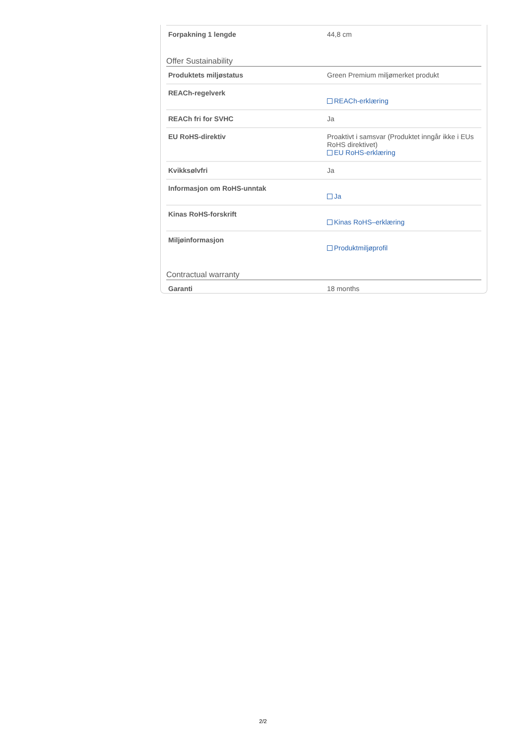| Forpakning 1 lengde | 44,8 cm |
Offer Sustainability
| Produktets miljøstatus | Green Premium miljømerket produkt |
| REACh-regelverk | REACh-erklæring |
| REACh fri for SVHC | Ja |
| EU RoHS-direktiv | Proaktivt i samsvar (Produktet inngår ikke i EUs RoHS direktivet) EU RoHS-erklæring |
| Kvikksølvfri | Ja |
| Informasjon om RoHS-unntak | Ja |
| Kinas RoHS-forskrift | Kinas RoHS–erklæring |
| Miljøinformasjon | Produktmiljøprofil |
Contractual warranty
| Garanti | 18 months |
2/2